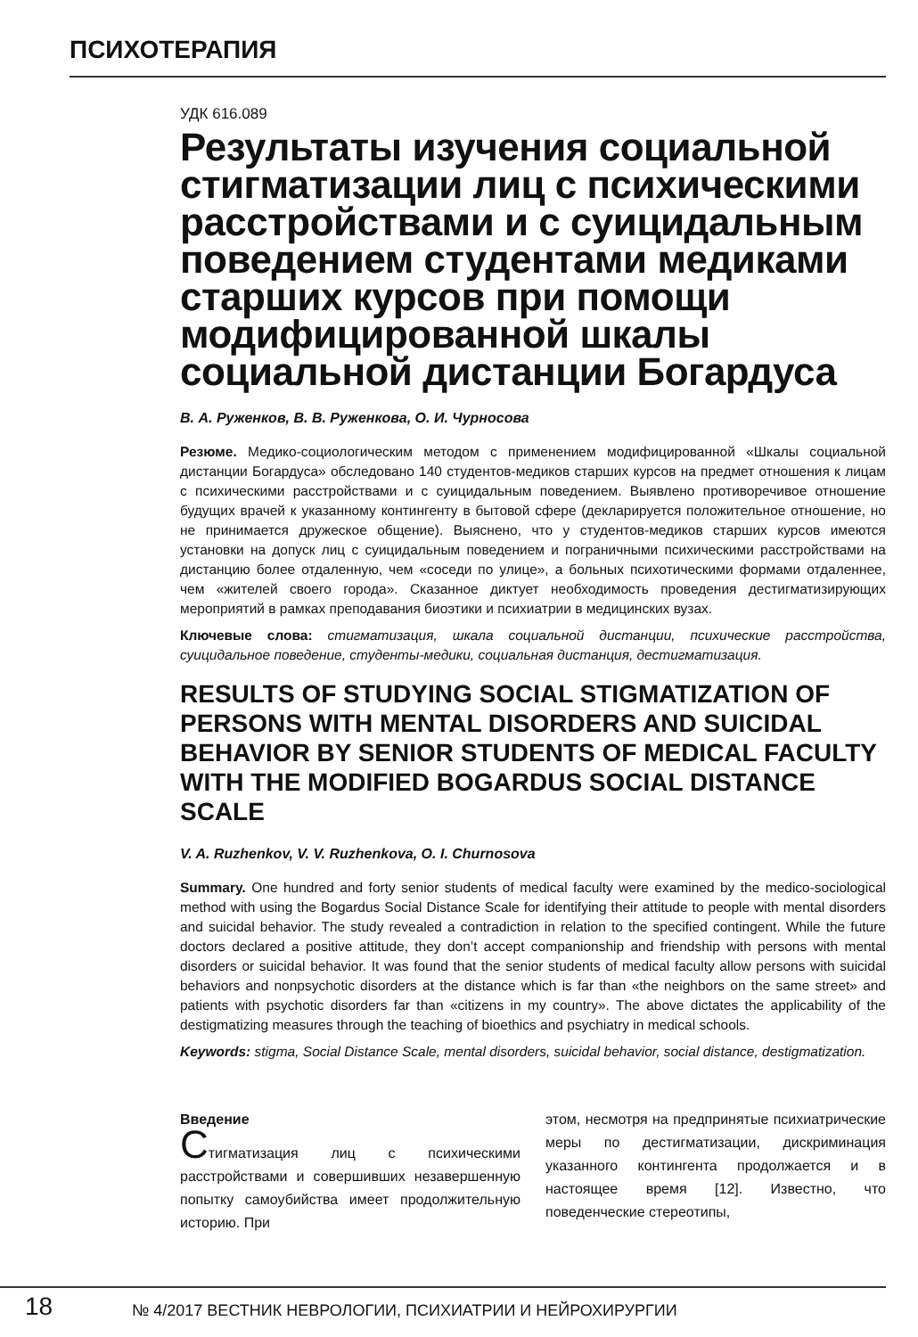ПСИХОТЕРАПИЯ
УДК 616.089
Результаты изучения социальной стигматизации лиц с психическими расстройствами и с суицидальным поведением студентами медиками старших курсов при помощи модифицированной шкалы социальной дистанции Богардуса
В. А. Руженков, В. В. Руженкова, О. И. Чурносова
Резюме. Медико-социологическим методом с применением модифицированной «Шкалы социальной дистанции Богардуса» обследовано 140 студентов-медиков старших курсов на предмет отношения к лицам с психическими расстройствами и с суицидальным поведением. Выявлено противоречивое отношение будущих врачей к указанному контингенту в бытовой сфере (декларируется положительное отношение, но не принимается дружеское общение). Выяснено, что у студентов-медиков старших курсов имеются установки на допуск лиц с суицидальным поведением и пограничными психическими расстройствами на дистанцию более отдаленную, чем «соседи по улице», а больных психотическими формами отдаленнее, чем «жителей своего города». Сказанное диктует необходимость проведения дестигматизирующих мероприятий в рамках преподавания биоэтики и психиатрии в медицинских вузах.
Ключевые слова: стигматизация, шкала социальной дистанции, психические расстройства, суицидальное поведение, студенты-медики, социальная дистанция, дестигматизация.
RESULTS OF STUDYING SOCIAL STIGMATIZATION OF PERSONS WITH MENTAL DISORDERS AND SUICIDAL BEHAVIOR BY SENIOR STUDENTS OF MEDICAL FACULTY WITH THE MODIFIED BOGARDUS SOCIAL DISTANCE SCALE
V. A. Ruzhenkov, V. V. Ruzhenkova, O. I. Churnosova
Summary. One hundred and forty senior students of medical faculty were examined by the medico-sociological method with using the Bogardus Social Distance Scale for identifying their attitude to people with mental disorders and suicidal behavior. The study revealed a contradiction in relation to the specified contingent. While the future doctors declared a positive attitude, they don’t accept companionship and friendship with persons with mental disorders or suicidal behavior. It was found that the senior students of medical faculty allow persons with suicidal behaviors and nonpsychotic disorders at the distance which is far than «the neighbors on the same street» and patients with psychotic disorders far than «citizens in my country». The above dictates the applicability of the destigmatizing measures through the teaching of bioethics and psychiatry in medical schools.
Keywords: stigma, Social Distance Scale, mental disorders, suicidal behavior, social distance, destigmatization.
Введение
Стигматизация лиц с психическими расстройствами и совершивших незавершенную попытку самоубийства имеет продолжительную историю. При
этом, несмотря на предпринятые психиатрические меры по дестигматизации, дискриминация указанного контингента продолжается и в настоящее время [12]. Известно, что поведенческие стереотипы,
18
№ 4/2017 ВЕСТНИК НЕВРОЛОГИИ, ПСИХИАТРИИ И НЕЙРОХИРУРГИИ